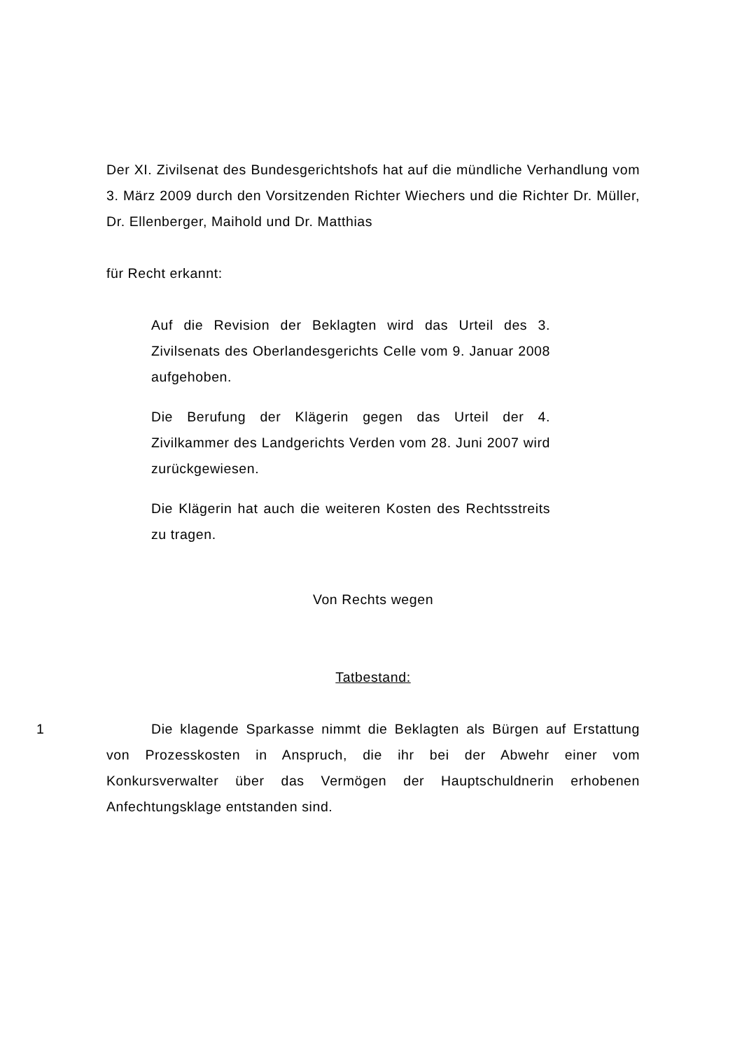Der XI. Zivilsenat des Bundesgerichtshofs hat auf die mündliche Verhandlung vom 3. März 2009 durch den Vorsitzenden Richter Wiechers und die Richter Dr. Müller, Dr. Ellenberger, Maihold und Dr. Matthias
für Recht erkannt:
Auf die Revision der Beklagten wird das Urteil des 3. Zivilsenats des Oberlandesgerichts Celle vom 9. Januar 2008 aufgehoben.
Die Berufung der Klägerin gegen das Urteil der 4. Zivilkammer des Landgerichts Verden vom 28. Juni 2007 wird zurückgewiesen.
Die Klägerin hat auch die weiteren Kosten des Rechtsstreits zu tragen.
Von Rechts wegen
Tatbestand:
1 Die klagende Sparkasse nimmt die Beklagten als Bürgen auf Erstattung von Prozesskosten in Anspruch, die ihr bei der Abwehr einer vom Konkursverwalter über das Vermögen der Hauptschuldnerin erhobenen Anfechtungsklage entstanden sind.